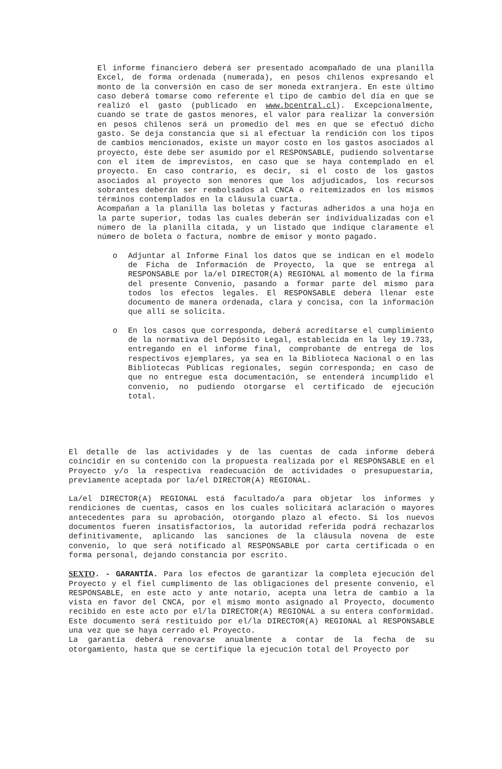El informe financiero deberá ser presentado acompañado de una planilla Excel, de forma ordenada (numerada), en pesos chilenos expresando el monto de la conversión en caso de ser moneda extranjera. En este último caso deberá tomarse como referente el tipo de cambio del día en que se realizó el gasto (publicado en www.bcentral.cl). Excepcionalmente, cuando se trate de gastos menores, el valor para realizar la conversión en pesos chilenos será un promedio del mes en que se efectuó dicho gasto. Se deja constancia que si al efectuar la rendición con los tipos de cambios mencionados, existe un mayor costo en los gastos asociados al proyecto, éste debe ser asumido por el RESPONSABLE, pudiendo solventarse con el ítem de imprevistos, en caso que se haya contemplado en el proyecto. En caso contrario, es decir, si el costo de los gastos asociados al proyecto son menores que los adjudicados, los recursos sobrantes deberán ser rembolsados al CNCA o reitemizados en los mismos términos contemplados en la cláusula cuarta.
Acompañan a la planilla las boletas y facturas adheridos a una hoja en la parte superior, todas las cuales deberán ser individualizadas con el número de la planilla citada, y un listado que indique claramente el número de boleta o factura, nombre de emisor y monto pagado.
o Adjuntar al Informe Final los datos que se indican en el modelo de Ficha de Información de Proyecto, la que se entrega al RESPONSABLE por la/el DIRECTOR(A) REGIONAL al momento de la firma del presente Convenio, pasando a formar parte del mismo para todos los efectos legales. El RESPONSABLE deberá llenar este documento de manera ordenada, clara y concisa, con la información que allí se solicita.
o En los casos que corresponda, deberá acreditarse el cumplimiento de la normativa del Depósito Legal, establecida en la ley 19.733, entregando en el informe final, comprobante de entrega de los respectivos ejemplares, ya sea en la Biblioteca Nacional o en las Bibliotecas Públicas regionales, según corresponda; en caso de que no entregue esta documentación, se entenderá incumplido el convenio, no pudiendo otorgarse el certificado de ejecución total.
El detalle de las actividades y de las cuentas de cada informe deberá coincidir en su contenido con la propuesta realizada por el RESPONSABLE en el Proyecto y/o la respectiva readecuación de actividades o presupuestaria, previamente aceptada por la/el DIRECTOR(A) REGIONAL.
La/el DIRECTOR(A) REGIONAL está facultado/a para objetar los informes y rendiciones de cuentas, casos en los cuales solicitará aclaración o mayores antecedentes para su aprobación, otorgando plazo al efecto. Si los nuevos documentos fueren insatisfactorios, la autoridad referida podrá rechazarlos definitivamente, aplicando las sanciones de la cláusula novena de este convenio, lo que será notificado al RESPONSABLE por carta certificada o en forma personal, dejando constancia por escrito.
SEXTO. - GARANTÍA. Para los efectos de garantizar la completa ejecución del Proyecto y el fiel cumplimento de las obligaciones del presente convenio, el RESPONSABLE, en este acto y ante notario, acepta una letra de cambio a la vista en favor del CNCA, por el mismo monto asignado al Proyecto, documento recibido en este acto por el/la DIRECTOR(A) REGIONAL a su entera conformidad. Este documento será restituido por el/la DIRECTOR(A) REGIONAL al RESPONSABLE una vez que se haya cerrado el Proyecto.
La garantía deberá renovarse anualmente a contar de la fecha de su otorgamiento, hasta que se certifique la ejecución total del Proyecto por